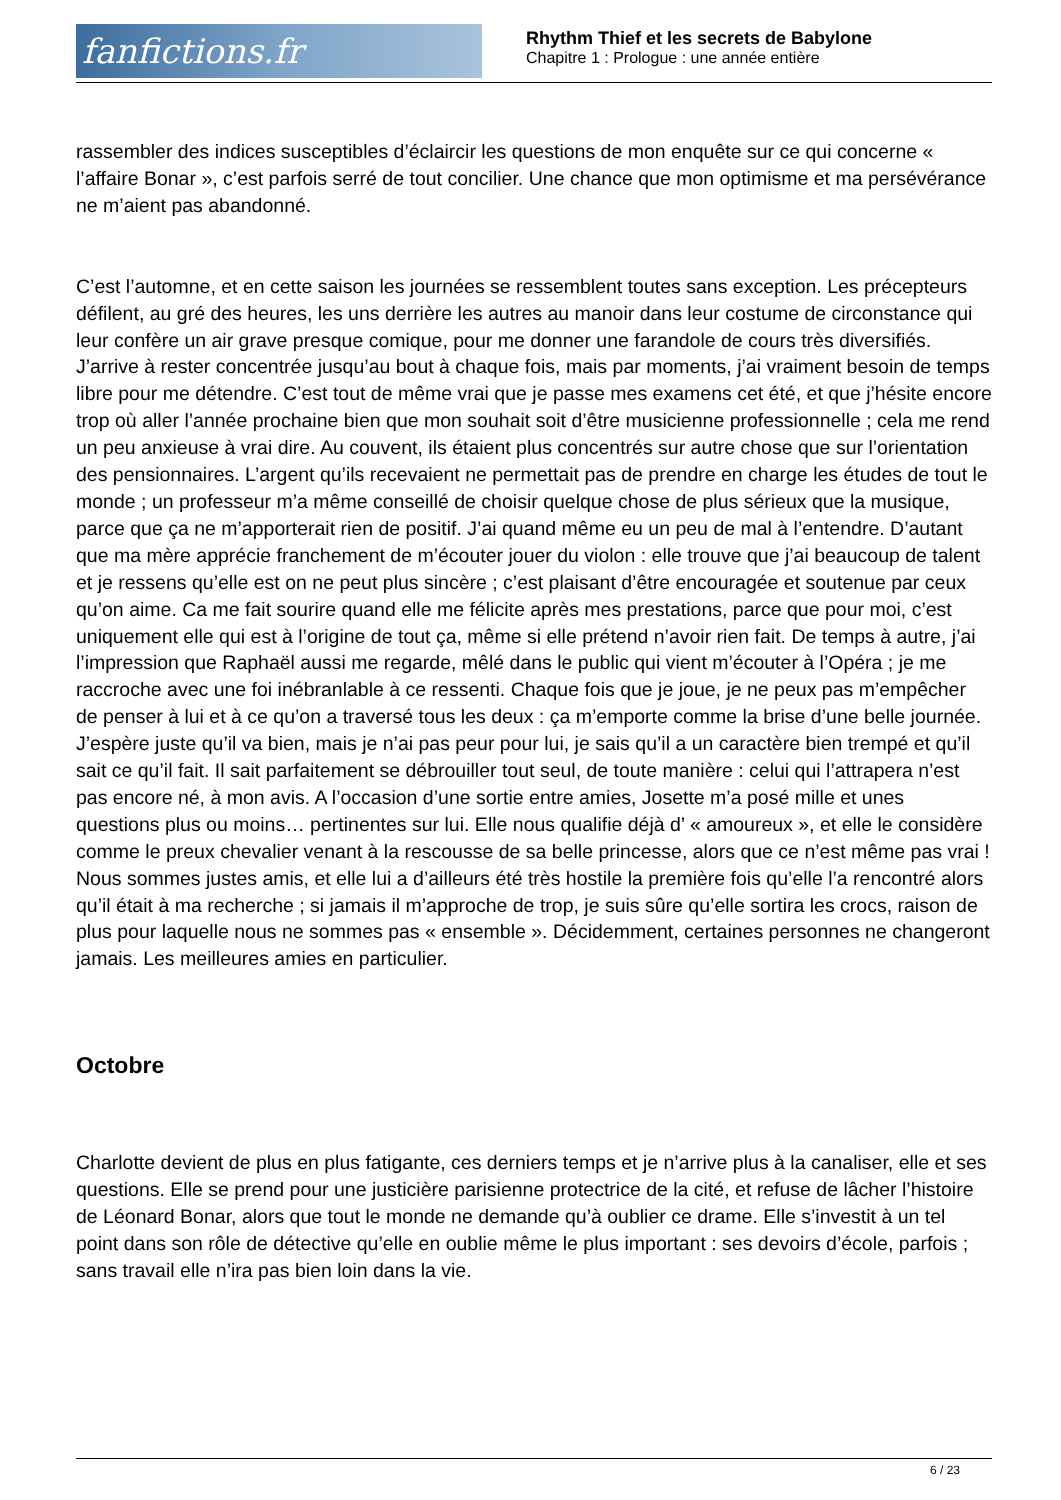fanfictions.fr
Rhythm Thief et les secrets de Babylone
Chapitre 1 : Prologue : une année entière
rassembler des indices susceptibles d’éclaircir les questions de mon enquête sur ce qui concerne « l’affaire Bonar », c’est parfois serré de tout concilier. Une chance que mon optimisme et ma persévérance ne m’aient pas abandonné.
C’est l’automne, et en cette saison les journées se ressemblent toutes sans exception. Les précepteurs défilent, au gré des heures, les uns derrière les autres au manoir dans leur costume de circonstance qui leur confère un air grave presque comique, pour me donner une farandole de cours très diversifiés. J’arrive à rester concentrée jusqu’au bout à chaque fois, mais par moments, j’ai vraiment besoin de temps libre pour me détendre. C’est tout de même vrai que je passe mes examens cet été, et que j’hésite encore trop où aller l’année prochaine bien que mon souhait soit d’être musicienne professionnelle ; cela me rend un peu anxieuse à vrai dire. Au couvent, ils étaient plus concentrés sur autre chose que sur l’orientation des pensionnaires. L’argent qu’ils recevaient ne permettait pas de prendre en charge les études de tout le monde ; un professeur m’a même conseillé de choisir quelque chose de plus sérieux que la musique, parce que ça ne m’apporterait rien de positif. J’ai quand même eu un peu de mal à l’entendre. D’autant que ma mère apprécie franchement de m’écouter jouer du violon : elle trouve que j’ai beaucoup de talent et je ressens qu’elle est on ne peut plus sincère ; c’est plaisant d’être encouragée et soutenue par ceux qu’on aime. Ca me fait sourire quand elle me félicite après mes prestations, parce que pour moi, c’est uniquement elle qui est à l’origine de tout ça, même si elle prétend n’avoir rien fait. De temps à autre, j’ai l’impression que Raphaël aussi me regarde, mêlé dans le public qui vient m’écouter à l’Opéra ; je me raccroche avec une foi inébranlable à ce ressenti. Chaque fois que je joue, je ne peux pas m’empêcher de penser à lui et à ce qu’on a traversé tous les deux : ça m’emporte comme la brise d’une belle journée. J’espère juste qu’il va bien, mais je n’ai pas peur pour lui, je sais qu’il a un caractère bien trempé et qu’il sait ce qu’il fait. Il sait parfaitement se débrouiller tout seul, de toute manière : celui qui l’attrapera n’est pas encore né, à mon avis. A l’occasion d’une sortie entre amies, Josette m’a posé mille et unes questions plus ou moins… pertinentes sur lui. Elle nous qualifie déjà d’ « amoureux », et elle le considère comme le preux chevalier venant à la rescousse de sa belle princesse, alors que ce n’est même pas vrai ! Nous sommes justes amis, et elle lui a d’ailleurs été très hostile la première fois qu’elle l’a rencontré alors qu’il était à ma recherche ; si jamais il m’approche de trop, je suis sûre qu’elle sortira les crocs, raison de plus pour laquelle nous ne sommes pas « ensemble ». Décidemment, certaines personnes ne changeront jamais. Les meilleures amies en particulier.
Octobre
Charlotte devient de plus en plus fatigante, ces derniers temps et je n’arrive plus à la canaliser, elle et ses questions. Elle se prend pour une justicière parisienne protectrice de la cité, et refuse de lâcher l’histoire de Léonard Bonar, alors que tout le monde ne demande qu’à oublier ce drame. Elle s’investit à un tel point dans son rôle de détective qu’elle en oublie même le plus important : ses devoirs d’école, parfois ; sans travail elle n’ira pas bien loin dans la vie.
6 / 23